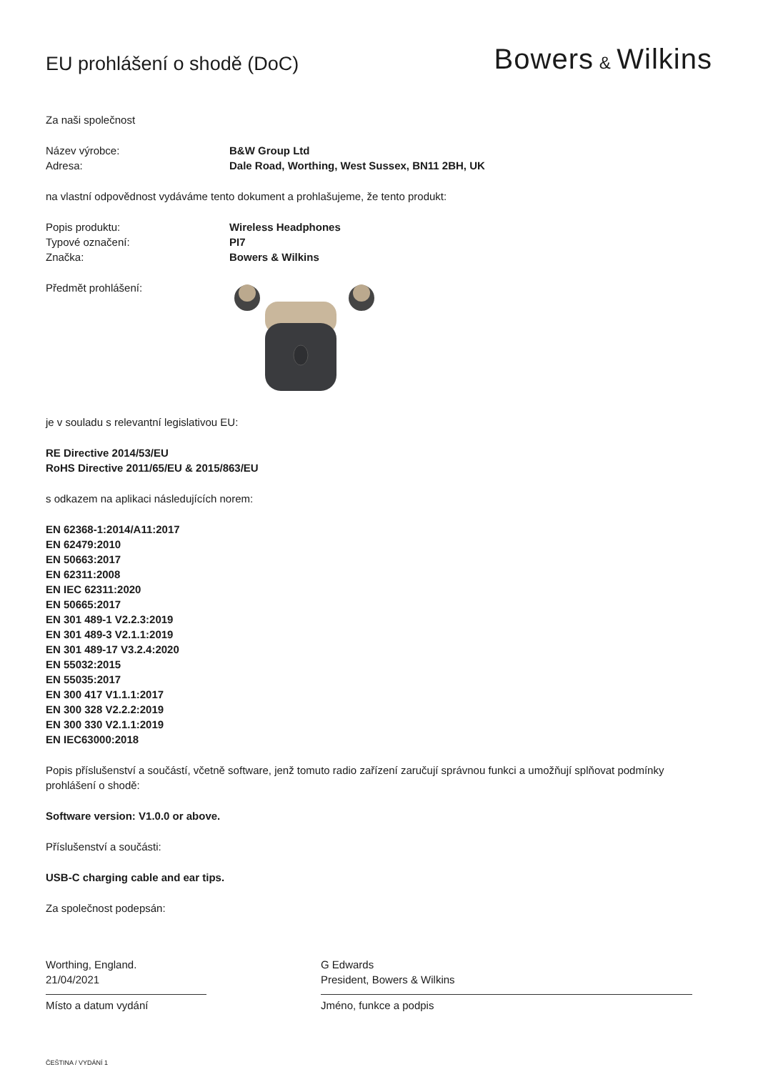EU prohlášení o shodě (DoC)
Bowers & Wilkins
Za naši společnost
Název výrobce: B&W Group Ltd
Adresa: Dale Road, Worthing, West Sussex, BN11 2BH, UK
na vlastní odpovědnost vydáváme tento dokument a prohlašujeme, že tento produkt:
Popis produktu: Wireless Headphones
Typové označení: PI7
Značka: Bowers & Wilkins
Předmět prohlášení:
je v souladu s relevantní legislativou EU:
RE Directive 2014/53/EU
RoHS Directive 2011/65/EU & 2015/863/EU
s odkazem na aplikaci následujících norem:
EN 62368-1:2014/A11:2017
EN 62479:2010
EN 50663:2017
EN 62311:2008
EN IEC 62311:2020
EN 50665:2017
EN 301 489-1 V2.2.3:2019
EN 301 489-3 V2.1.1:2019
EN 301 489-17 V3.2.4:2020
EN 55032:2015
EN 55035:2017
EN 300 417 V1.1.1:2017
EN 300 328 V2.2.2:2019
EN 300 330 V2.1.1:2019
EN IEC63000:2018
Popis příslušenství a součástí, včetně software, jenž tomuto radio zařízení zaručují správnou funkci a umožňují splňovat podmínky prohlášení o shodě:
Software version: V1.0.0 or above.
Příslušenství a součásti:
USB-C charging cable and ear tips.
Za společnost podepsán:
Worthing, England.
21/04/2021
Místo a datum vydání
G Edwards
President, Bowers & Wilkins
Jméno, funkce a podpis
ČEŠTINA / VYDÁNÍ 1